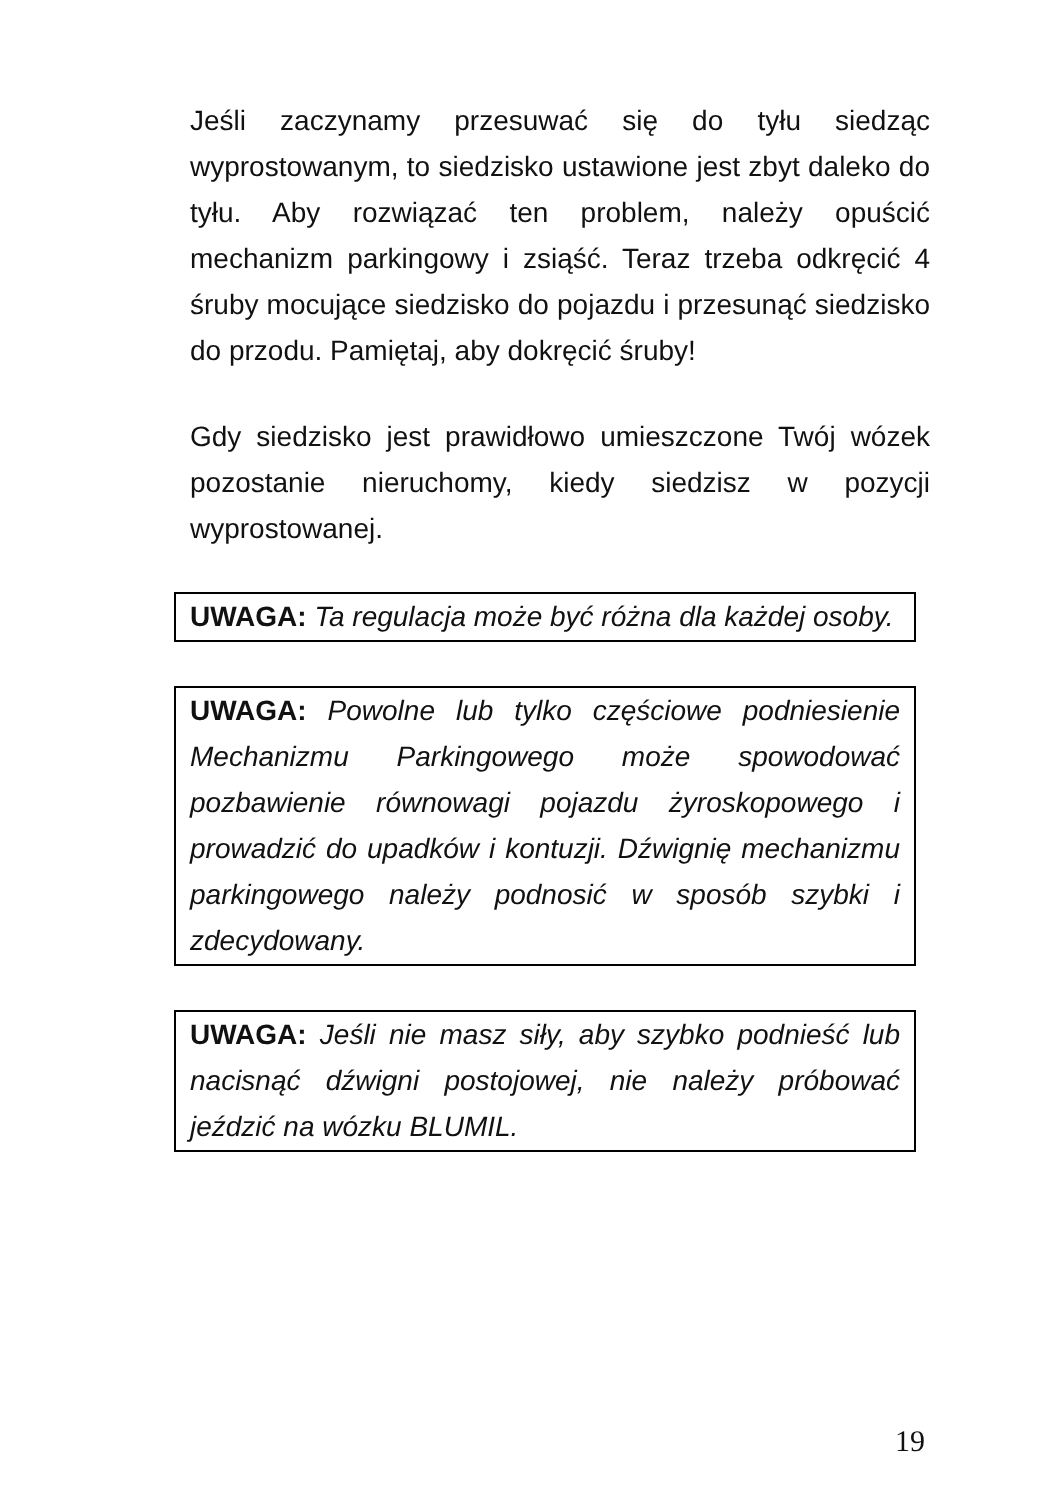Jeśli zaczynamy przesuwać się do tyłu siedząc wyprostowanym, to siedzisko ustawione jest zbyt daleko do tyłu. Aby rozwiązać ten problem, należy opuścić mechanizm parkingowy i zsiąść. Teraz trzeba odkręcić 4 śruby mocujące siedzisko do pojazdu i przesunąć siedzisko do przodu. Pamiętaj, aby dokręcić śruby!
Gdy siedzisko jest prawidłowo umieszczone Twój wózek pozostanie nieruchomy, kiedy siedzisz w pozycji wyprostowanej.
UWAGA: Ta regulacja może być różna dla każdej osoby.
UWAGA: Powolne lub tylko częściowe podniesienie Mechanizmu Parkingowego może spowodować pozbawienie równowagi pojazdu żyroskopowego i prowadzić do upadków i kontuzji. Dźwignię mechanizmu parkingowego należy podnosić w sposób szybki i zdecydowany.
UWAGA: Jeśli nie masz siły, aby szybko podnieść lub nacisnąć dźwigni postojowej, nie należy próbować jeździć na wózku BLUMIL.
19